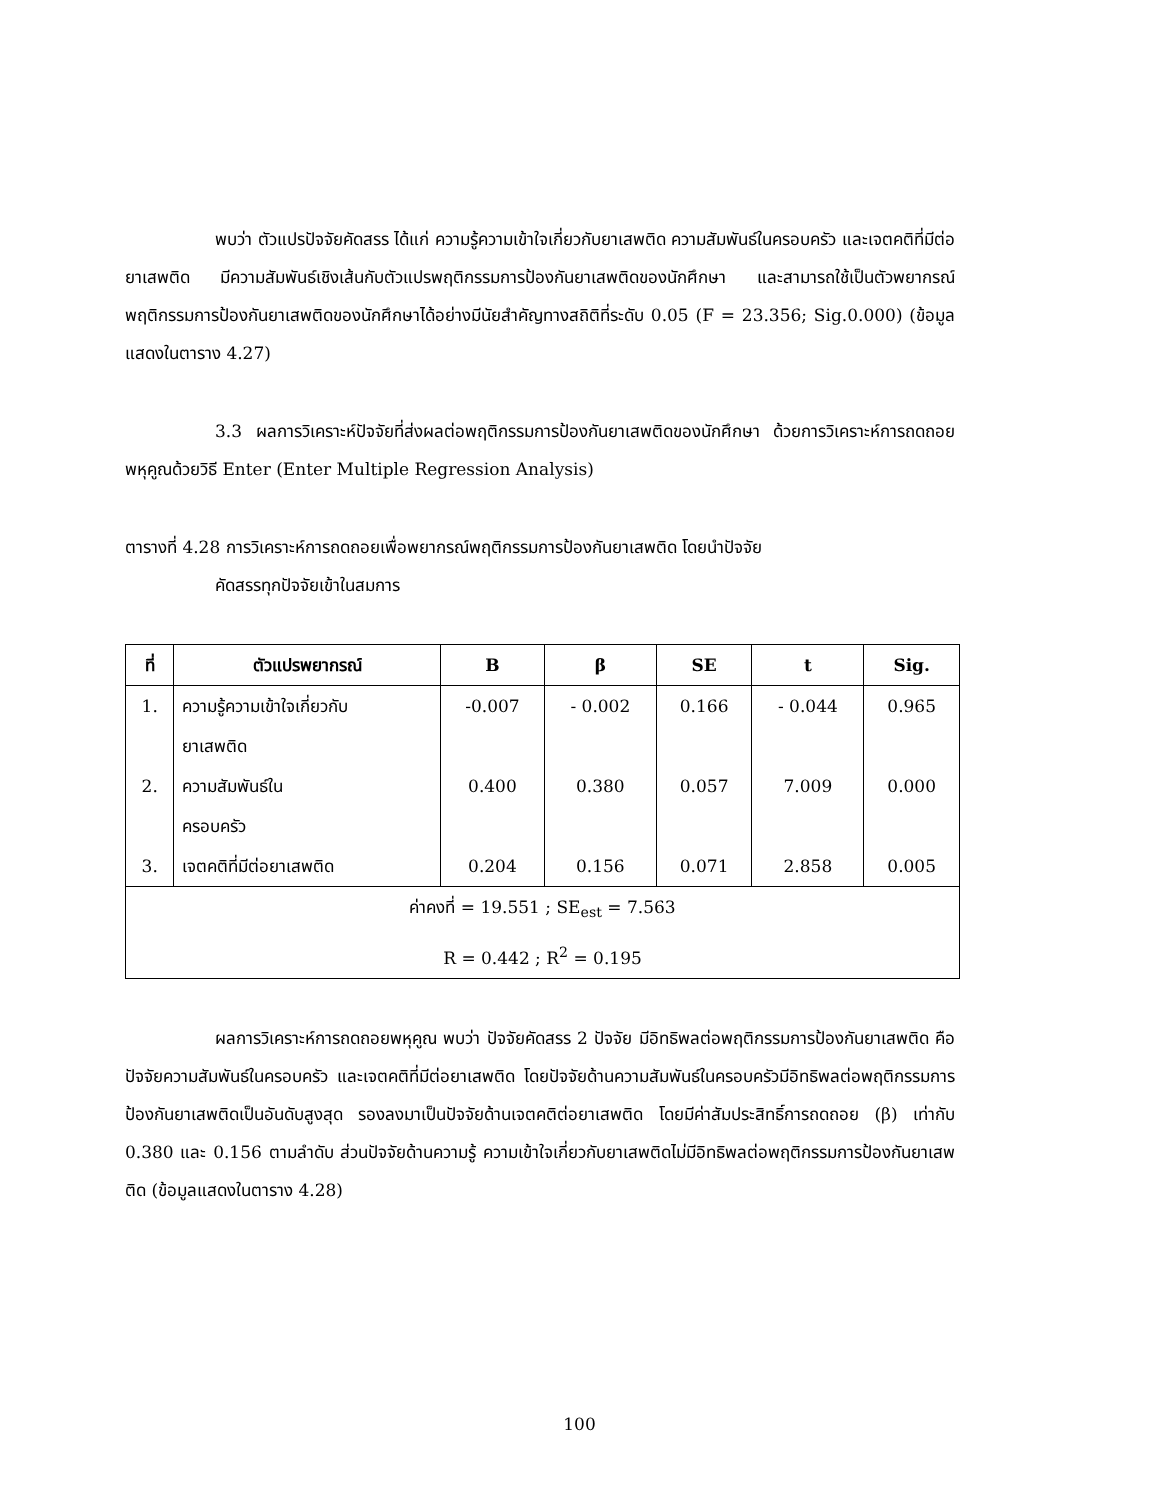พบว่า ตัวแปรปัจจัยคัดสรร ได้แก่ ความรู้ความเข้าใจเกี่ยวกับยาเสพติด ความสัมพันธ์ในครอบครัว และเจตคติที่มีต่อยาเสพติด มีความสัมพันธ์เชิงเส้นกับตัวแปรพฤติกรรมการป้องกันยาเสพติดของนักศึกษา และสามารถใช้เป็นตัวพยากรณ์พฤติกรรมการป้องกันยาเสพติดของนักศึกษาได้อย่างมีนัยสำคัญทางสถิติที่ระดับ 0.05 (F = 23.356; Sig.0.000) (ข้อมูลแสดงในตาราง 4.27)
3.3 ผลการวิเคราะห์ปัจจัยที่ส่งผลต่อพฤติกรรมการป้องกันยาเสพติดของนักศึกษา ด้วยการวิเคราะห์การถดถอยพหุคูณด้วยวิธี Enter (Enter Multiple Regression Analysis)
ตารางที่ 4.28 การวิเคราะห์การถดถอยเพื่อพยากรณ์พฤติกรรมการป้องกันยาเสพติด โดยนำปัจจัย
คัดสรรทุกปัจจัยเข้าในสมการ
| ที่ | ตัวแปรพยากรณ์ | B | β | SE | t | Sig. |
| --- | --- | --- | --- | --- | --- | --- |
| 1. | ความรู้ความเข้าใจเกี่ยวกับ ยาเสพติด | -0.007 | - 0.002 | 0.166 | - 0.044 | 0.965 |
| 2. | ความสัมพันธ์ใน ครอบครัว | 0.400 | 0.380 | 0.057 | 7.009 | 0.000 |
| 3. | เจตคติที่มีต่อยาเสพติด | 0.204 | 0.156 | 0.071 | 2.858 | 0.005 |
| ค่าคงที่ = 19.551 ; SE<sub>est</sub> = 7.563 R = 0.442 ; R<sup>2</sup> = 0.195 | | | | | | |
ผลการวิเคราะห์การถดถอยพหุคูณ พบว่า ปัจจัยคัดสรร 2 ปัจจัย มีอิทธิพลต่อพฤติกรรมการป้องกันยาเสพติด คือ ปัจจัยความสัมพันธ์ในครอบครัว และเจตคติที่มีต่อยาเสพติด โดยปัจจัยด้านความสัมพันธ์ในครอบครัวมีอิทธิพลต่อพฤติกรรมการป้องกันยาเสพติดเป็นอันดับสูงสุด รองลงมาเป็นปัจจัยด้านเจตคติต่อยาเสพติด โดยมีค่าสัมประสิทธิ์การถดถอย (β) เท่ากับ 0.380 และ 0.156 ตามลำดับ ส่วนปัจจัยด้านความรู้ ความเข้าใจเกี่ยวกับยาเสพติดไม่มีอิทธิพลต่อพฤติกรรมการป้องกันยาเสพติด (ข้อมูลแสดงในตาราง 4.28)
100